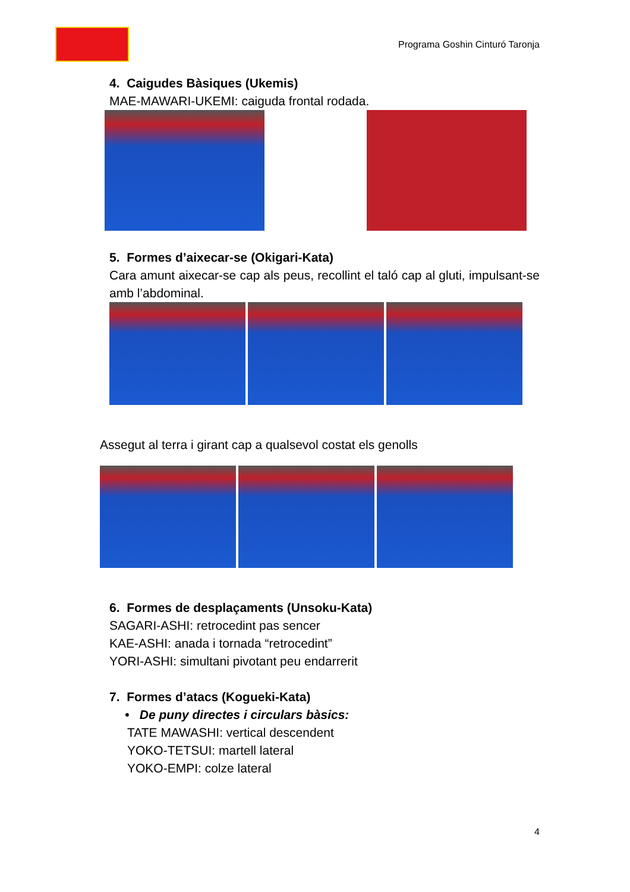Programa Goshin Cinturó Taronja
4. Caigudes Bàsiques (Ukemis)
MAE-MAWARI-UKEMI: caiguda frontal rodada.
5. Formes d’aixecar-se (Okigari-Kata)
Cara amunt aixecar-se cap als peus, recollint el taló cap al gluti, impulsant-se amb l’abdominal.
Assegut al terra i girant cap a qualsevol costat els genolls
6. Formes de desplaçaments (Unsoku-Kata)
SAGARI-ASHI: retrocedint pas sencer
KAE-ASHI: anada i tornada “retrocedint”
YORI-ASHI: simultani pivotant peu endarrerit
7. Formes d’atacs (Kogueki-Kata)
• De puny directes i circulars bàsics:
TATE MAWASHI: vertical descendent
YOKO-TETSUI: martell lateral
YOKO-EMPI: colze lateral
4